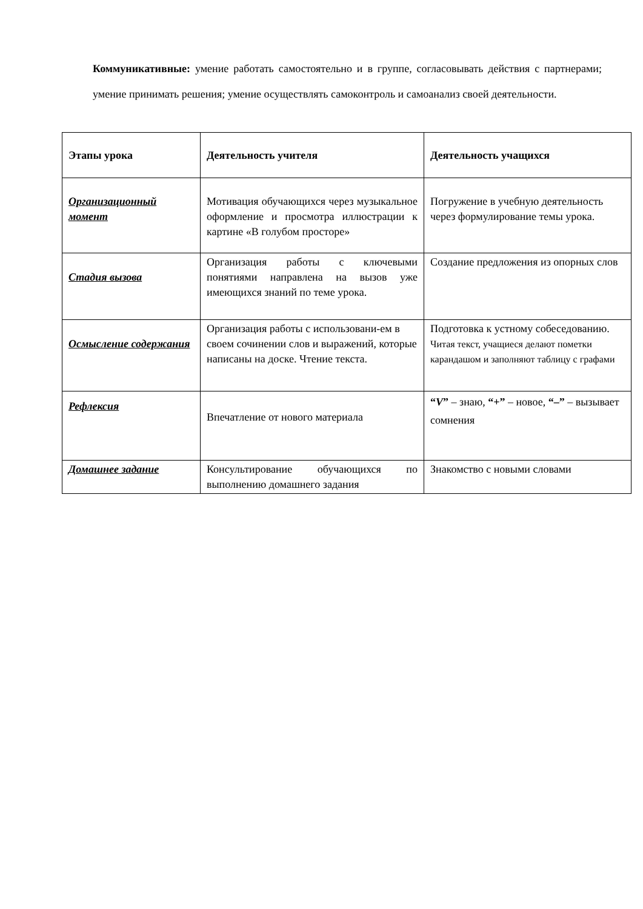Коммуникативные: умение работать самостоятельно и в группе, согласовывать действия с партнерами; умение принимать решения; умение осуществлять самоконтроль и самоанализ своей деятельности.
| Этапы урока | Деятельность учителя | Деятельность учащихся |
| --- | --- | --- |
| Организационный момент | Мотивация обучающихся через музыкальное оформление и просмотра иллюстрации к картине «В голубом просторе» | Погружение в учебную деятельность через формулирование темы урока. |
| Стадия вызова | Организация работы с ключевыми понятиями направлена на вызов уже имеющихся знаний по теме урока. | Создание предложения из опорных слов |
| Осмысление содержания | Организация работы с использовани-ем в своем сочинении слов и выражений, которые написаны на доске. Чтение текста. | Подготовка к устному собеседованию. Читая текст, учащиеся делают пометки карандашом и заполняют таблицу с графами |
| Рефлексия | Впечатление от нового материала | “ V ” – знаю, “+” – новое, “–” – вызывает сомнения |
| Домашнее задание | Консультирование обучающихся по выполнению домашнего задания | Знакомство с новыми словами |